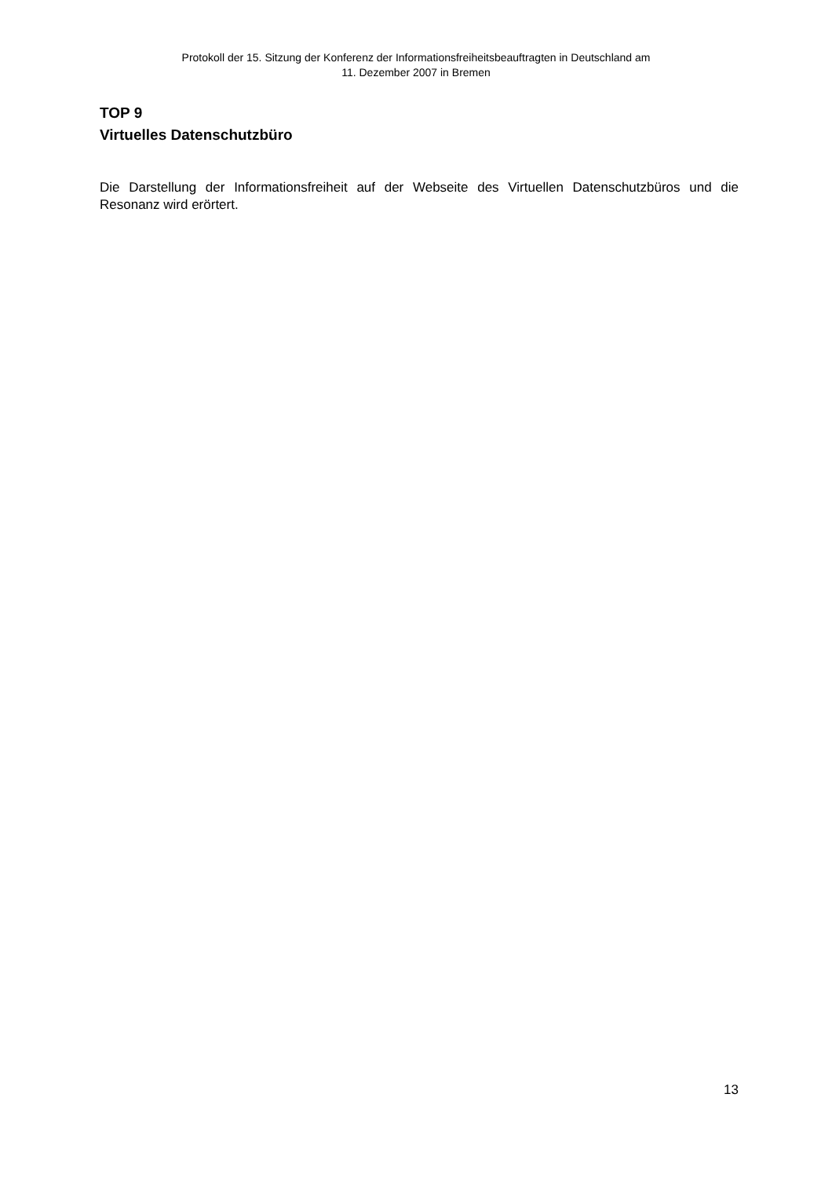Protokoll der 15. Sitzung der Konferenz der Informationsfreiheitsbeauftragten in Deutschland am
11. Dezember 2007 in Bremen
TOP 9
Virtuelles Datenschutzbüro
Die Darstellung der Informationsfreiheit auf der Webseite des Virtuellen Datenschutzbüros und die Resonanz wird erörtert.
13